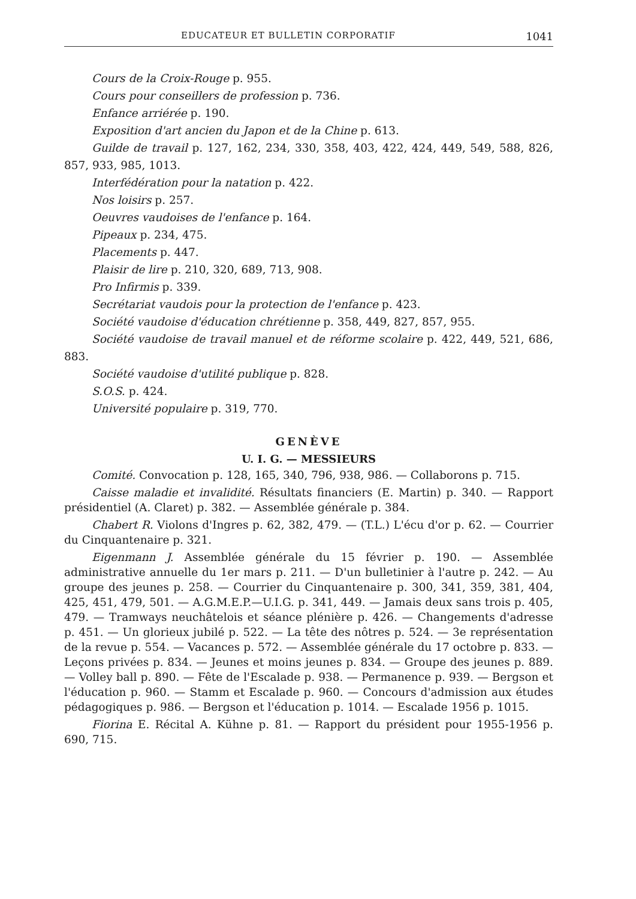EDUCATEUR ET BULLETIN CORPORATIF 1041
Cours de la Croix-Rouge p. 955.
Cours pour conseillers de profession p. 736.
Enfance arriérée p. 190.
Exposition d'art ancien du Japon et de la Chine p. 613.
Guilde de travail p. 127, 162, 234, 330, 358, 403, 422, 424, 449, 549, 588, 826, 857, 933, 985, 1013.
Interfédération pour la natation p. 422.
Nos loisirs p. 257.
Oeuvres vaudoises de l'enfance p. 164.
Pipeaux p. 234, 475.
Placements p. 447.
Plaisir de lire p. 210, 320, 689, 713, 908.
Pro Infirmis p. 339.
Secrétariat vaudois pour la protection de l'enfance p. 423.
Société vaudoise d'éducation chrétienne p. 358, 449, 827, 857, 955.
Société vaudoise de travail manuel et de réforme scolaire p. 422, 449, 521, 686, 883.
Société vaudoise d'utilité publique p. 828.
S.O.S. p. 424.
Université populaire p. 319, 770.
GENÈVE
U. I. G. — MESSIEURS
Comité. Convocation p. 128, 165, 340, 796, 938, 986. — Collaborons p. 715.
Caisse maladie et invalidité. Résultats financiers (E. Martin) p. 340. — Rapport présidentiel (A. Claret) p. 382. — Assemblée générale p. 384.
Chabert R. Violons d'Ingres p. 62, 382, 479. — (T.L.) L'écu d'or p. 62. — Courrier du Cinquantenaire p. 321.
Eigenmann J. Assemblée générale du 15 février p. 190. — Assemblée administrative annuelle du 1er mars p. 211. — D'un bulletinier à l'autre p. 242. — Au groupe des jeunes p. 258. — Courrier du Cinquantenaire p. 300, 341, 359, 381, 404, 425, 451, 479, 501. — A.G.M.E.P.—U.I.G. p. 341, 449. — Jamais deux sans trois p. 405, 479. — Tramways neuchâtelois et séance plénière p. 426. — Changements d'adresse p. 451. — Un glorieux jubilé p. 522. — La tête des nôtres p. 524. — 3e représentation de la revue p. 554. — Vacances p. 572. — Assemblée générale du 17 octobre p. 833. — Leçons privées p. 834. — Jeunes et moins jeunes p. 834. — Groupe des jeunes p. 889. — Volley ball p. 890. — Fête de l'Escalade p. 938. — Permanence p. 939. — Bergson et l'éducation p. 960. — Stamm et Escalade p. 960. — Concours d'admission aux études pédagogiques p. 986. — Bergson et l'éducation p. 1014. — Escalade 1956 p. 1015.
Fiorina E. Récital A. Kühne p. 81. — Rapport du président pour 1955-1956 p. 690, 715.